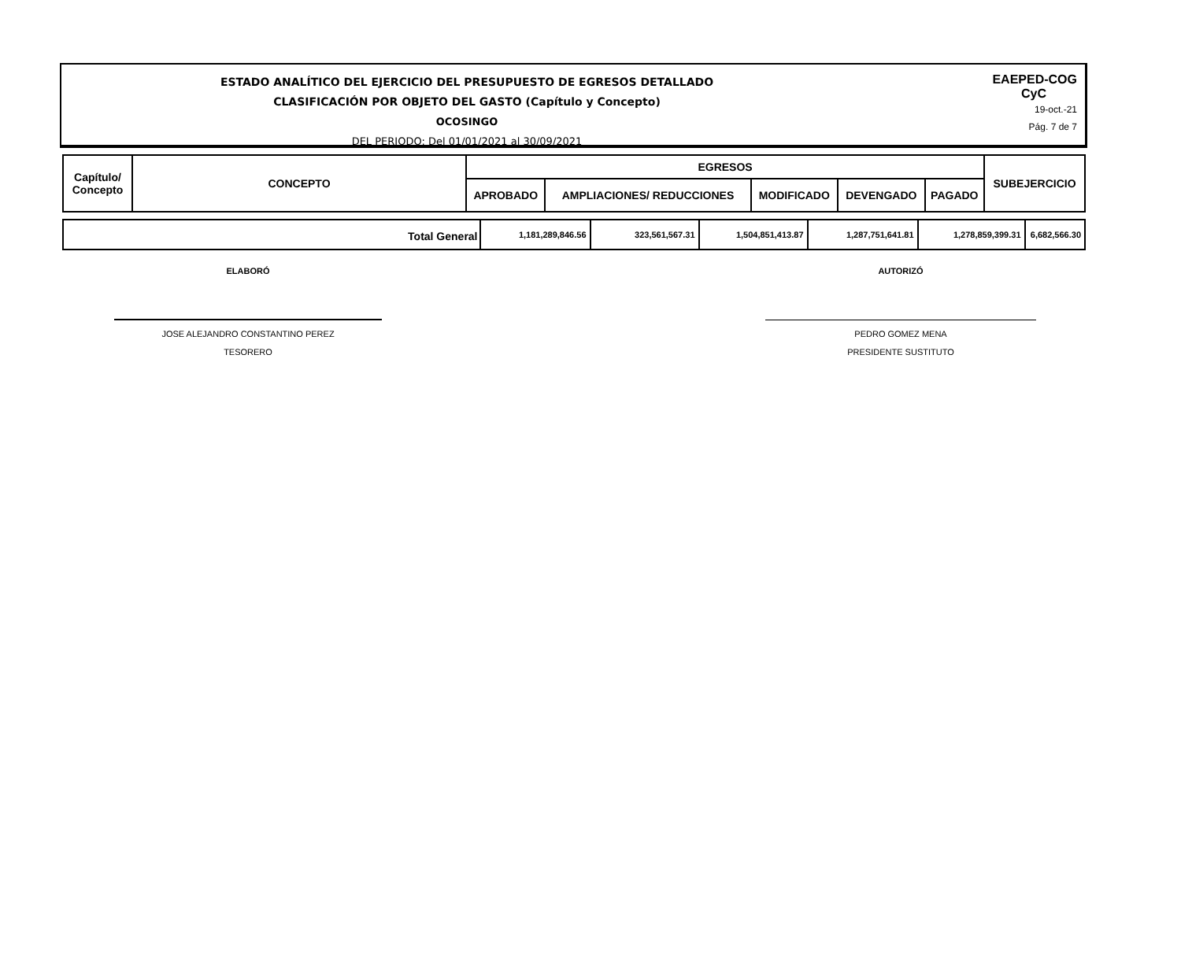ESTADO ANALÍTICO DEL EJERCICIO DEL PRESUPUESTO DE EGRESOS DETALLADO
CLASIFICACIÓN POR OBJETO DEL GASTO (Capítulo y Concepto)
OCOSINGO
DEL PERIODO: Del 01/01/2021 al 30/09/2021
EAEPED-COG
CyC
19-oct.-21
Pág. 7 de 7
| Capítulo/ Concepto | CONCEPTO | EGRESOS | | | | | SUBEJERCICIO |
| --- | --- | --- | --- | --- | --- | --- | --- |
| | | APROBADO | AMPLIACIONES/ REDUCCIONES | MODIFICADO | DEVENGADO | PAGADO | |
| Total General | 1,181,289,846.56 | 323,561,567.31 | 1,504,851,413.87 | 1,287,751,641.81 | 1,278,859,399.31 | 6,682,566.30 |
ELABORÓ
JOSE ALEJANDRO CONSTANTINO PEREZ
TESORERO
AUTORIZÓ
PEDRO GOMEZ MENA
PRESIDENTE SUSTITUTO